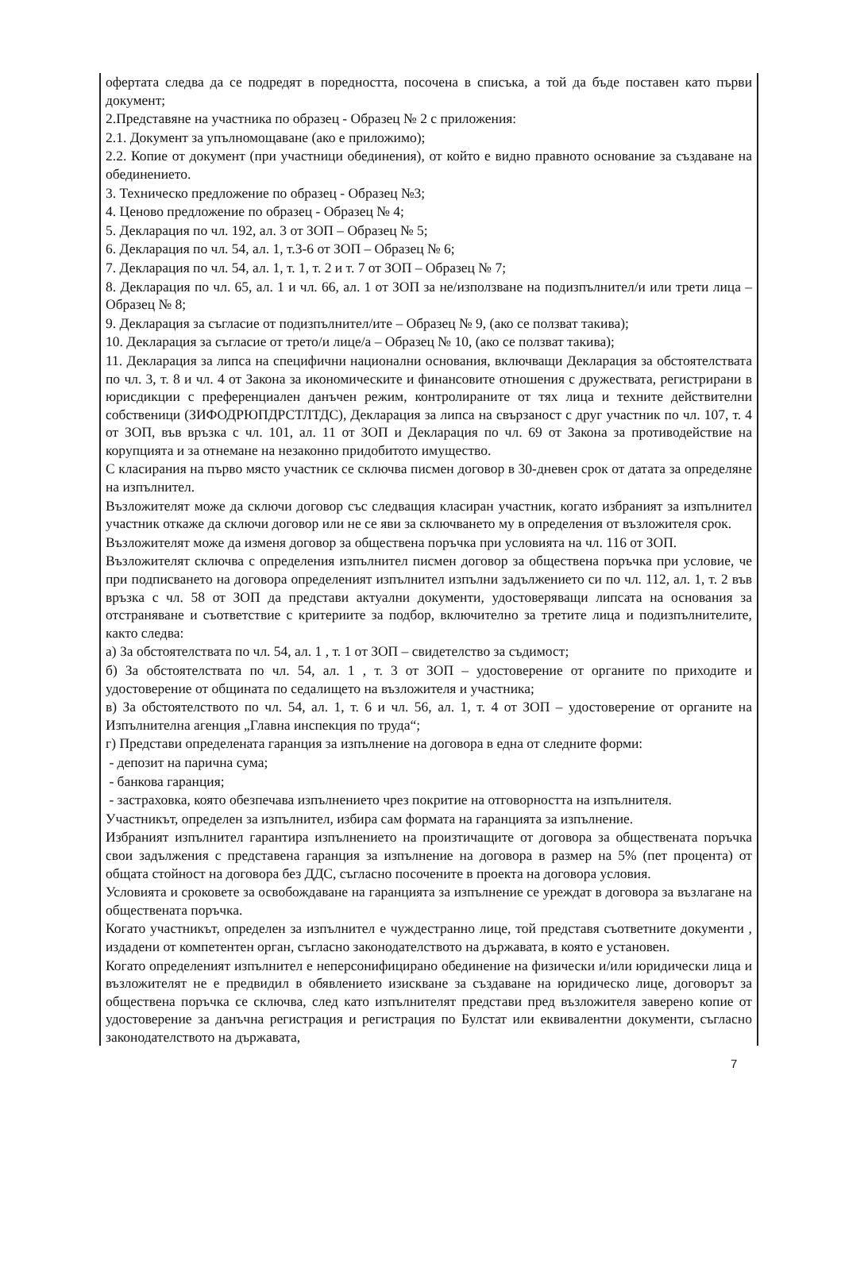офертата следва да се подредят в поредността, посочена в списъка, а той да бъде поставен като първи документ;
2.Представяне на участника по образец - Образец № 2 с приложения:
2.1. Документ за упълномощаване (ако е приложимо);
2.2. Копие от документ (при участници обединения), от който е видно правното основание за създаване на обединението.
3. Техническо предложение по образец - Образец №3;
4. Ценово предложение по образец - Образец № 4;
5. Декларация по чл. 192, ал. 3 от ЗОП – Образец № 5;
6. Декларация по чл. 54, ал. 1, т.3-6 от ЗОП – Образец № 6;
7. Декларация по чл. 54, ал. 1, т. 1, т. 2 и т. 7 от ЗОП – Образец № 7;
8. Декларация по чл. 65, ал. 1 и чл. 66, ал. 1 от ЗОП за не/използване на подизпълнител/и или трети лица – Образец № 8;
9. Декларация за съгласие от подизпълнител/ите – Образец № 9, (ако се ползват такива);
10. Декларация за съгласие от трето/и лице/а – Образец № 10, (ако се ползват такива);
11. Декларация за липса на специфични национални основания, включващи Декларация за обстоятелствата по чл. 3, т. 8 и чл. 4 от Закона за икономическите и финансовите отношения с дружествата, регистрирани в юрисдикции с преференциален данъчен режим, контролираните от тях лица и техните действителни собственици (ЗИФОДРЮПДРСТЛТДС), Декларация за липса на свързаност с друг участник по чл. 107, т. 4 от ЗОП, във връзка с чл. 101, ал. 11 от ЗОП и Декларация по чл. 69 от Закона за противодействие на корупцията и за отнемане на незаконно придобитото имущество.
С класирания на първо място участник се сключва писмен договор в 30-дневен срок от датата за определяне на изпълнител.
Възложителят може да сключи договор със следващия класиран участник, когато избраният за изпълнител участник откаже да сключи договор или не се яви за сключването му в определения от възложителя срок.
Възложителят може да изменя договор за обществена поръчка при условията на чл. 116 от ЗОП.
Възложителят сключва с определения изпълнител писмен договор за обществена поръчка при условие, че при подписването на договора определеният изпълнител изпълни задължението си по чл. 112, ал. 1, т. 2 във връзка с чл. 58 от ЗОП да представи актуални документи, удостоверяващи липсата на основания за отстраняване и съответствие с критериите за подбор, включително за третите лица и подизпълнителите, както следва:
а) За обстоятелствата по чл. 54, ал. 1 , т. 1 от ЗОП – свидетелство за съдимост;
б) За обстоятелствата по чл. 54, ал. 1 , т. 3 от ЗОП – удостоверение от органите по приходите и удостоверение от общината по седалището на възложителя и участника;
в) За обстоятелството по чл. 54, ал. 1, т. 6 и чл. 56, ал. 1, т. 4 от ЗОП – удостоверение от органите на Изпълнителна агенция „Главна инспекция по труда“;
г) Представи определената гаранция за изпълнение на договора в една от следните форми:
- депозит на парична сума;
- банкова гаранция;
- застраховка, която обезпечава изпълнението чрез покритие на отговорността на изпълнителя.
Участникът, определен за изпълнител, избира сам формата на гаранцията за изпълнение.
Избраният изпълнител гарантира изпълнението на произтичащите от договора за обществената поръчка свои задължения с представена гаранция за изпълнение на договора в размер на 5% (пет процента) от общата стойност на договора без ДДС, съгласно посочените в проекта на договора условия.
Условията и сроковете за освобождаване на гаранцията за изпълнение се уреждат в договора за възлагане на обществената поръчка.
Когато участникът, определен за изпълнител е чуждестранно лице, той представя съответните документи , издадени от компетентен орган, съгласно законодателството на държавата, в която е установен.
Когато определеният изпълнител е неперсонифицирано обединение на физически и/или юридически лица и възложителят не е предвидил в обявлението изискване за създаване на юридическо лице, договорът за обществена поръчка се сключва, след като изпълнителят представи пред възложителя заверено копие от удостоверение за данъчна регистрация и регистрация по Булстат или еквивалентни документи, съгласно законодателството на държавата,
7